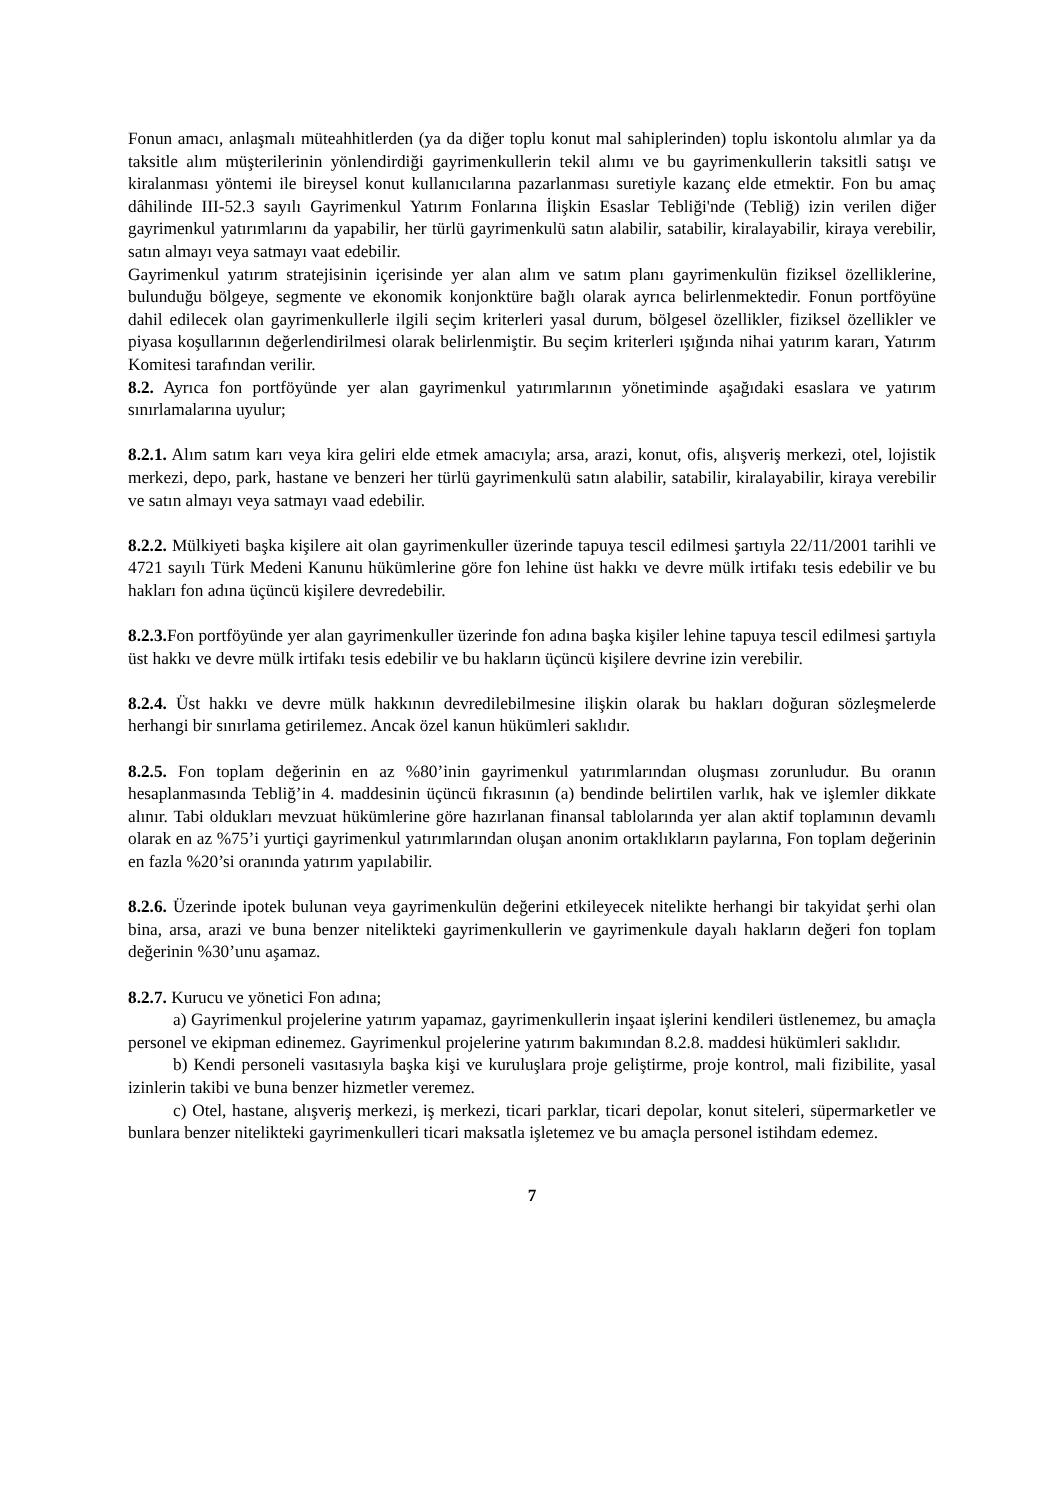Fonun amacı, anlaşmalı müteahhitlerden (ya da diğer toplu konut mal sahiplerinden) toplu iskontolu alımlar ya da taksitle alım müşterilerinin yönlendirdiği gayrimenkullerin tekil alımı ve bu gayrimenkullerin taksitli satışı ve kiralanması yöntemi ile bireysel konut kullanıcılarına pazarlanması suretiyle kazanç elde etmektir. Fon bu amaç dâhilinde III-52.3 sayılı Gayrimenkul Yatırım Fonlarına İlişkin Esaslar Tebliği'nde (Tebliğ) izin verilen diğer gayrimenkul yatırımlarını da yapabilir, her türlü gayrimenkulü satın alabilir, satabilir, kiralayabilir, kiraya verebilir, satın almayı veya satmayı vaat edebilir.
Gayrimenkul yatırım stratejisinin içerisinde yer alan alım ve satım planı gayrimenkulün fiziksel özelliklerine, bulunduğu bölgeye, segmente ve ekonomik konjonktüre bağlı olarak ayrıca belirlenmektedir. Fonun portföyüne dahil edilecek olan gayrimenkullerle ilgili seçim kriterleri yasal durum, bölgesel özellikler, fiziksel özellikler ve piyasa koşullarının değerlendirilmesi olarak belirlenmiştir. Bu seçim kriterleri ışığında nihai yatırım kararı, Yatırım Komitesi tarafından verilir.
8.2. Ayrıca fon portföyünde yer alan gayrimenkul yatırımlarının yönetiminde aşağıdaki esaslara ve yatırım sınırlamalarına uyulur;
8.2.1. Alım satım karı veya kira geliri elde etmek amacıyla; arsa, arazi, konut, ofis, alışveriş merkezi, otel, lojistik merkezi, depo, park, hastane ve benzeri her türlü gayrimenkulü satın alabilir, satabilir, kiralayabilir, kiraya verebilir ve satın almayı veya satmayı vaad edebilir.
8.2.2. Mülkiyeti başka kişilere ait olan gayrimenkuller üzerinde tapuya tescil edilmesi şartıyla 22/11/2001 tarihli ve 4721 sayılı Türk Medeni Kanunu hükümlerine göre fon lehine üst hakkı ve devre mülk irtifakı tesis edebilir ve bu hakları fon adına üçüncü kişilere devredebilir.
8.2.3. Fon portföyünde yer alan gayrimenkuller üzerinde fon adına başka kişiler lehine tapuya tescil edilmesi şartıyla üst hakkı ve devre mülk irtifakı tesis edebilir ve bu hakların üçüncü kişilere devrine izin verebilir.
8.2.4. Üst hakkı ve devre mülk hakkının devredilebilmesine ilişkin olarak bu hakları doğuran sözleşmelerde herhangi bir sınırlama getirilemez. Ancak özel kanun hükümleri saklıdır.
8.2.5. Fon toplam değerinin en az %80’inin gayrimenkul yatırımlarından oluşması zorunludur. Bu oranın hesaplanmasında Tebliğ’in 4. maddesinin üçüncü fıkrasının (a) bendinde belirtilen varlık, hak ve işlemler dikkate alınır. Tabi oldukları mevzuat hükümlerine göre hazırlanan finansal tablolarında yer alan aktif toplamının devamlı olarak en az %75’i yurtiçi gayrimenkul yatırımlarından oluşan anonim ortaklıkların paylarına, Fon toplam değerinin en fazla %20’si oranında yatırım yapılabilir.
8.2.6. Üzerinde ipotek bulunan veya gayrimenkulün değerini etkileyecek nitelikte herhangi bir takyidat şerhi olan bina, arsa, arazi ve buna benzer nitelikteki gayrimenkullerin ve gayrimenkule dayalı hakların değeri fon toplam değerinin %30’unu aşamaz.
8.2.7. Kurucu ve yönetici Fon adına;
a) Gayrimenkul projelerine yatırım yapamaz, gayrimenkullerin inşaat işlerini kendileri üstlenemez, bu amaçla personel ve ekipman edinemez. Gayrimenkul projelerine yatırım bakımından 8.2.8. maddesi hükümleri saklıdır.
b) Kendi personeli vasıtasıyla başka kişi ve kuruluşlara proje geliştirme, proje kontrol, mali fizibilite, yasal izinlerin takibi ve buna benzer hizmetler veremez.
c) Otel, hastane, alışveriş merkezi, iş merkezi, ticari parklar, ticari depolar, konut siteleri, süpermarketler ve bunlara benzer nitelikteki gayrimenkulleri ticari maksatla işletemez ve bu amaçla personel istihdam edemez.
7